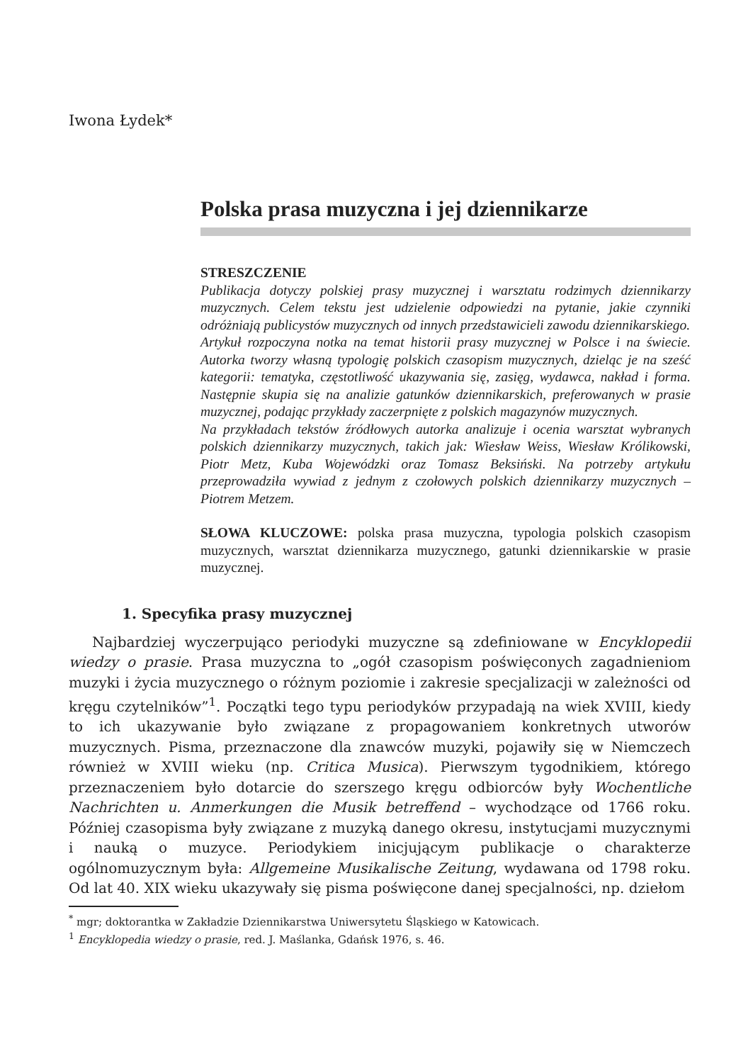Iwona Łydek*
Polska prasa muzyczna i jej dziennikarze
STRESZCZENIE
Publikacja dotyczy polskiej prasy muzycznej i warsztatu rodzimych dziennikarzy muzycznych. Celem tekstu jest udzielenie odpowiedzi na pytanie, jakie czynniki odróżniają publicystów muzycznych od innych przedstawicieli zawodu dziennikarskiego.
Artykuł rozpoczyna notka na temat historii prasy muzycznej w Polsce i na świecie. Autorka tworzy własną typologię polskich czasopism muzycznych, dzieląc je na sześć kategorii: tematyka, częstotliwość ukazywania się, zasięg, wydawca, nakład i forma. Następnie skupia się na analizie gatunków dziennikarskich, preferowanych w prasie muzycznej, podając przykłady zaczerpnięte z polskich magazynów muzycznych.
Na przykładach tekstów źródłowych autorka analizuje i ocenia warsztat wybranych polskich dziennikarzy muzycznych, takich jak: Wiesław Weiss, Wiesław Królikowski, Piotr Metz, Kuba Wojewódzki oraz Tomasz Beksiński. Na potrzeby artykułu przeprowadziła wywiad z jednym z czołowych polskich dziennikarzy muzycznych – Piotrem Metzem.
SŁOWA KLUCZOWE: polska prasa muzyczna, typologia polskich czasopism muzycznych, warsztat dziennikarza muzycznego, gatunki dziennikarskie w prasie muzycznej.
1. Specyfika prasy muzycznej
Najbardziej wyczerpująco periodyki muzyczne są zdefiniowane w Encyklopedii wiedzy o prasie. Prasa muzyczna to „ogół czasopism poświęconych zagadnieniom muzyki i życia muzycznego o różnym poziomie i zakresie specjalizacji w zależności od kręgu czytelników”<sup>1</sup>. Początki tego typu periodyków przypadają na wiek XVIII, kiedy to ich ukazywanie było związane z propagowaniem konkretnych utworów muzycznych. Pisma, przeznaczone dla znawców muzyki, pojawiły się w Niemczech również w XVIII wieku (np. Critica Musica). Pierwszym tygodnikiem, którego przeznaczeniem było dotarcie do szerszego kręgu odbiorców były Wochentliche Nachrichten u. Anmerkungen die Musik betreffend – wychodzące od 1766 roku. Później czasopisma były związane z muzyką danego okresu, instytucjami muzycznymi i nauką o muzyce. Periodykiem inicjującym publikacje o charakterze ogólnomuzycznym była: Allgemeine Musikalische Zeitung, wydawana od 1798 roku. Od lat 40. XIX wieku ukazywały się pisma poświęcone danej specjalności, np. dziełom
<sup>*</sup> mgr; doktorantka w Zakładzie Dziennikarstwa Uniwersytetu Śląskiego w Katowicach.
<sup>1</sup> Encyklopedia wiedzy o prasie, red. J. Maślanka, Gdańsk 1976, s. 46.